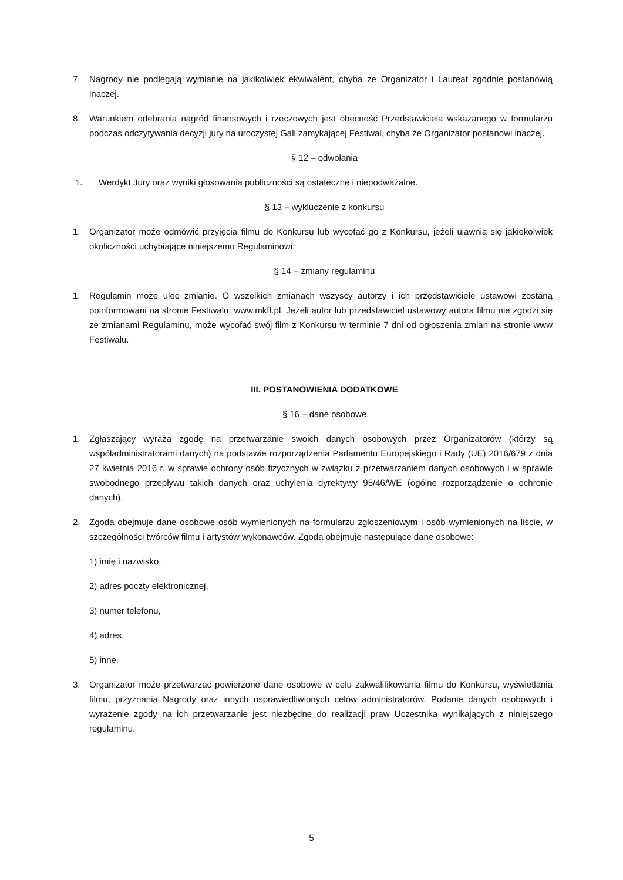7. Nagrody nie podlegają wymianie na jakikolwiek ekwiwalent, chyba że Organizator i Laureat zgodnie postanowią inaczej.
8. Warunkiem odebrania nagród finansowych i rzeczowych jest obecność Przedstawiciela wskazanego w formularzu podczas odczytywania decyzji jury na uroczystej Gali zamykającej Festiwal, chyba że Organizator postanowi inaczej.
§ 12 – odwołania
1. Werdykt Jury oraz wyniki głosowania publiczności są ostateczne i niepodważalne.
§ 13 – wykluczenie z konkursu
1. Organizator może odmówić przyjęcia filmu do Konkursu lub wycofać go z Konkursu, jeżeli ujawnią się jakiekolwiek okoliczności uchybiające niniejszemu Regulaminowi.
§ 14 – zmiany regulaminu
1. Regulamin może ulec zmianie. O wszelkich zmianach wszyscy autorzy i ich przedstawiciele ustawowi zostaną poinformowani na stronie Festiwalu: www.mkff.pl. Jeżeli autor lub przedstawiciel ustawowy autora filmu nie zgodzi się ze zmianami Regulaminu, może wycofać swój film z Konkursu w terminie 7 dni od ogłoszenia zmian na stronie www Festiwalu.
III. POSTANOWIENIA DODATKOWE
§ 16 – dane osobowe
1. Zgłaszający wyraża zgodę na przetwarzanie swoich danych osobowych przez Organizatorów (którzy są współadministratorami danych) na podstawie rozporządzenia Parlamentu Europejskiego i Rady (UE) 2016/679 z dnia 27 kwietnia 2016 r. w sprawie ochrony osób fizycznych w związku z przetwarzaniem danych osobowych i w sprawie swobodnego przepływu takich danych oraz uchylenia dyrektywy 95/46/WE (ogólne rozporządzenie o ochronie danych).
2. Zgoda obejmuje dane osobowe osób wymienionych na formularzu zgłoszeniowym i osób wymienionych na liście, w szczególności twórców filmu i artystów wykonawców. Zgoda obejmuje następujące dane osobowe:
1) imię i nazwisko,
2) adres poczty elektronicznej,
3) numer telefonu,
4) adres,
5) inne.
3. Organizator może przetwarzać powierzone dane osobowe w celu zakwalifikowania filmu do Konkursu, wyświetlania filmu, przyznania Nagrody oraz innych usprawiedliwionych celów administratorów. Podanie danych osobowych i wyrażenie zgody na ich przetwarzanie jest niezbędne do realizacji praw Uczestnika wynikających z niniejszego regulaminu.
5